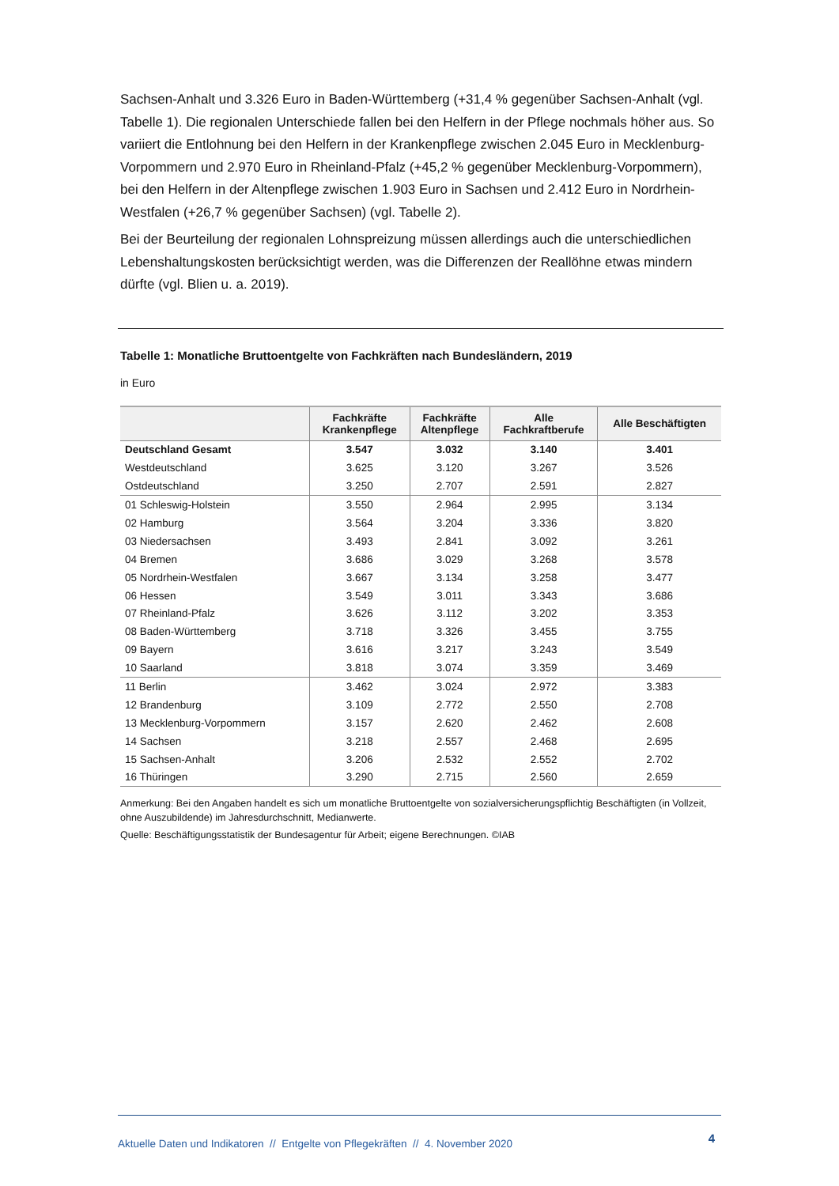Sachsen-Anhalt und 3.326 Euro in Baden-Württemberg (+31,4 % gegenüber Sachsen-Anhalt (vgl. Tabelle 1). Die regionalen Unterschiede fallen bei den Helfern in der Pflege nochmals höher aus. So variiert die Entlohnung bei den Helfern in der Krankenpflege zwischen 2.045 Euro in Mecklen­burg-Vorpommern und 2.970 Euro in Rheinland-Pfalz (+45,2 % gegenüber Mecklenburg-Vorpom­mern), bei den Helfern in der Altenpflege zwischen 1.903 Euro in Sachsen und 2.412 Euro in Nord­rhein-Westfalen (+26,7 % gegenüber Sachsen) (vgl. Tabelle 2).
Bei der Beurteilung der regionalen Lohnspreizung müssen allerdings auch die unterschiedlichen Lebenshaltungskosten berücksichtigt werden, was die Differenzen der Reallöhne etwas mindern dürfte (vgl. Blien u. a. 2019).
Tabelle 1: Monatliche Bruttoentgelte von Fachkräften nach Bundesländern, 2019
in Euro
| | Fachkräfte Krankenpflege | Fachkräfte Altenpflege | Alle Fachkraftberufe | Alle Beschäftigten |
| --- | --- | --- | --- | --- |
| Deutschland Gesamt | 3.547 | 3.032 | 3.140 | 3.401 |
| Westdeutschland | 3.625 | 3.120 | 3.267 | 3.526 |
| Ostdeutschland | 3.250 | 2.707 | 2.591 | 2.827 |
| 01 Schleswig-Holstein | 3.550 | 2.964 | 2.995 | 3.134 |
| 02 Hamburg | 3.564 | 3.204 | 3.336 | 3.820 |
| 03 Niedersachsen | 3.493 | 2.841 | 3.092 | 3.261 |
| 04 Bremen | 3.686 | 3.029 | 3.268 | 3.578 |
| 05 Nordrhein-Westfalen | 3.667 | 3.134 | 3.258 | 3.477 |
| 06 Hessen | 3.549 | 3.011 | 3.343 | 3.686 |
| 07 Rheinland-Pfalz | 3.626 | 3.112 | 3.202 | 3.353 |
| 08 Baden-Württemberg | 3.718 | 3.326 | 3.455 | 3.755 |
| 09 Bayern | 3.616 | 3.217 | 3.243 | 3.549 |
| 10 Saarland | 3.818 | 3.074 | 3.359 | 3.469 |
| 11 Berlin | 3.462 | 3.024 | 2.972 | 3.383 |
| 12 Brandenburg | 3.109 | 2.772 | 2.550 | 2.708 |
| 13 Mecklenburg-Vorpommern | 3.157 | 2.620 | 2.462 | 2.608 |
| 14 Sachsen | 3.218 | 2.557 | 2.468 | 2.695 |
| 15 Sachsen-Anhalt | 3.206 | 2.532 | 2.552 | 2.702 |
| 16 Thüringen | 3.290 | 2.715 | 2.560 | 2.659 |
Anmerkung: Bei den Angaben handelt es sich um monatliche Bruttoentgelte von sozialversicherungspflichtig Beschäftigten (in Vollzeit, ohne Auszubildende) im Jahresdurchschnitt, Medianwerte.
Quelle: Beschäftigungsstatistik der Bundesagentur für Arbeit; eigene Berechnungen. ©IAB
Aktuelle Daten und Indikatoren // Entgelte von Pflegekräften // 4. November 2020 4